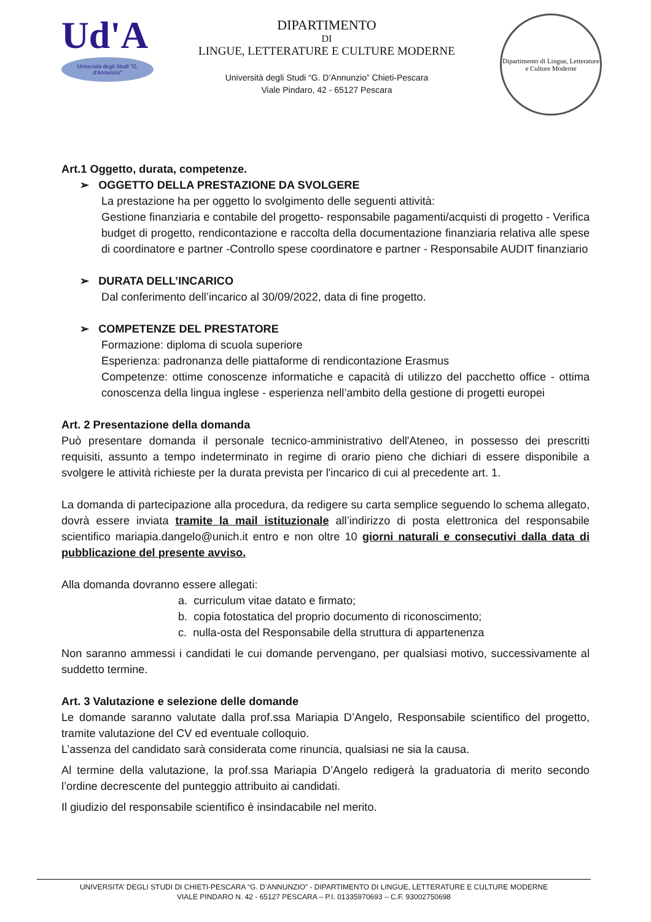Ud'A
Università degli Studi "G. d'Annunzio"
DIPARTIMENTO
DI
LINGUE, LETTERATURE E CULTURE MODERNE
Università degli Studi “G. D’Annunzio” Chieti-Pescara
Viale Pindaro, 42 - 65127 Pescara
Dipartimento di Lingue, Letterature e Culture Moderne
Art.1 Oggetto, durata, competenze.
➢ OGGETTO DELLA PRESTAZIONE DA SVOLGERE
La prestazione ha per oggetto lo svolgimento delle seguenti attività:
Gestione finanziaria e contabile del progetto- responsabile pagamenti/acquisti di progetto - Verifica budget di progetto, rendicontazione e raccolta della documentazione finanziaria relativa alle spese di coordinatore e partner -Controllo spese coordinatore e partner - Responsabile AUDIT finanziario
➢ DURATA DELL’INCARICO
Dal conferimento dell’incarico al 30/09/2022, data di fine progetto.
➢ COMPETENZE DEL PRESTATORE
Formazione: diploma di scuola superiore
Esperienza: padronanza delle piattaforme di rendicontazione Erasmus
Competenze: ottime conoscenze informatiche e capacità di utilizzo del pacchetto office - ottima conoscenza della lingua inglese - esperienza nell’ambito della gestione di progetti europei
Art. 2 Presentazione della domanda
Può presentare domanda il personale tecnico-amministrativo dell'Ateneo, in possesso dei prescritti requisiti, assunto a tempo indeterminato in regime di orario pieno che dichiari di essere disponibile a svolgere le attività richieste per la durata prevista per l'incarico di cui al precedente art. 1.
La domanda di partecipazione alla procedura, da redigere su carta semplice seguendo lo schema allegato, dovrà essere inviata tramite la mail istituzionale all’indirizzo di posta elettronica del responsabile scientifico mariapia.dangelo@unich.it entro e non oltre 10 giorni naturali e consecutivi dalla data di pubblicazione del presente avviso.
Alla domanda dovranno essere allegati:
a. curriculum vitae datato e firmato;
b. copia fotostatica del proprio documento di riconoscimento;
c. nulla-osta del Responsabile della struttura di appartenenza
Non saranno ammessi i candidati le cui domande pervengano, per qualsiasi motivo, successivamente al suddetto termine.
Art. 3 Valutazione e selezione delle domande
Le domande saranno valutate dalla prof.ssa Mariapia D’Angelo, Responsabile scientifico del progetto, tramite valutazione del CV ed eventuale colloquio.
L’assenza del candidato sarà considerata come rinuncia, qualsiasi ne sia la causa.
Al termine della valutazione, la prof.ssa Mariapia D’Angelo redigerà la graduatoria di merito secondo l’ordine decrescente del punteggio attribuito ai candidati.
Il giudizio del responsabile scientifico è insindacabile nel merito.
UNIVERSITA’ DEGLI STUDI DI CHIETI-PESCARA “G. D’ANNUNZIO” - DIPARTIMENTO DI LINGUE, LETTERATURE E CULTURE MODERNE
VIALE PINDARO N. 42 - 65127 PESCARA – P.I. 01335970693 – C.F. 93002750698